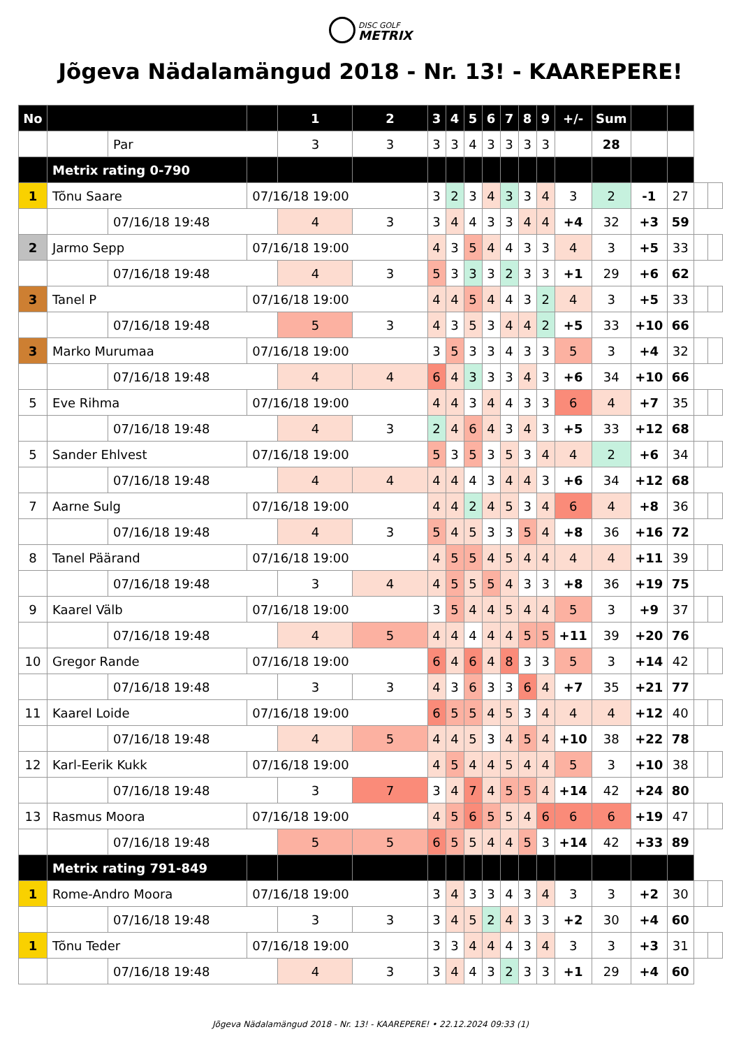DISC GOLF
METRIX
Jõgeva Nädalamängud 2018 - Nr. 13! - KAAREPERE!
| No | | | | 1 | 2 | 3 | 4 | 5 | 6 | 7 | 8 | 9 | +/- | Sum | | | | |
| | | Par | | 3 | 3 | 3 | 3 | 4 | 3 | 3 | 3 | 3 | | 28 | | | | |
| | Metrix rating 0-790 | | | | | | | | | | | | | | | | | |
| 1 | Tõnu Saare | | 07/16/18 19:00 | | | 3 | 2 | 3 | 4 | 3 | 3 | 4 | 3 | 2 | -1 | 27 | | |
| | | 07/16/18 19:48 | | 4 | 3 | 3 | 4 | 4 | 3 | 3 | 4 | 4 | +4 | 32 | +3 | 59 | | |
| 2 | Jarmo Sepp | | 07/16/18 19:00 | | | 4 | 3 | 5 | 4 | 4 | 3 | 3 | 4 | 3 | +5 | 33 | | |
| | | 07/16/18 19:48 | | 4 | 3 | 5 | 3 | 3 | 3 | 2 | 3 | 3 | +1 | 29 | +6 | 62 | | |
| 3 | Tanel P | | 07/16/18 19:00 | | | 4 | 4 | 5 | 4 | 4 | 3 | 2 | 4 | 3 | +5 | 33 | | |
| | | 07/16/18 19:48 | | 5 | 3 | 4 | 3 | 5 | 3 | 4 | 4 | 2 | +5 | 33 | +10 | 66 | | |
| 3 | Marko Murumaa | | 07/16/18 19:00 | | | 3 | 5 | 3 | 3 | 4 | 3 | 3 | 5 | 3 | +4 | 32 | | |
| | | 07/16/18 19:48 | | 4 | 4 | 6 | 4 | 3 | 3 | 3 | 4 | 3 | +6 | 34 | +10 | 66 | | |
| 5 | Eve Rihma | | 07/16/18 19:00 | | | 4 | 4 | 3 | 4 | 4 | 3 | 3 | 6 | 4 | +7 | 35 | | |
| | | 07/16/18 19:48 | | 4 | 3 | 2 | 4 | 6 | 4 | 3 | 4 | 3 | +5 | 33 | +12 | 68 | | |
| 5 | Sander Ehlvest | | 07/16/18 19:00 | | | 5 | 3 | 5 | 3 | 5 | 3 | 4 | 4 | 2 | +6 | 34 | | |
| | | 07/16/18 19:48 | | 4 | 4 | 4 | 4 | 4 | 3 | 4 | 4 | 3 | +6 | 34 | +12 | 68 | | |
| 7 | Aarne Sulg | | 07/16/18 19:00 | | | 4 | 4 | 2 | 4 | 5 | 3 | 4 | 6 | 4 | +8 | 36 | | |
| | | 07/16/18 19:48 | | 4 | 3 | 5 | 4 | 5 | 3 | 3 | 5 | 4 | +8 | 36 | +16 | 72 | | |
| 8 | Tanel Päärand | | 07/16/18 19:00 | | | 4 | 5 | 5 | 4 | 5 | 4 | 4 | 4 | 4 | +11 | 39 | | |
| | | 07/16/18 19:48 | | 3 | 4 | 4 | 5 | 5 | 5 | 4 | 3 | 3 | +8 | 36 | +19 | 75 | | |
| 9 | Kaarel Välb | | 07/16/18 19:00 | | | 3 | 5 | 4 | 4 | 5 | 4 | 4 | 5 | 3 | +9 | 37 | | |
| | | 07/16/18 19:48 | | 4 | 5 | 4 | 4 | 4 | 4 | 4 | 5 | 5 | +11 | 39 | +20 | 76 | | |
| 10 | Gregor Rande | | 07/16/18 19:00 | | | 6 | 4 | 6 | 4 | 8 | 3 | 3 | 5 | 3 | +14 | 42 | | |
| | | 07/16/18 19:48 | | 3 | 3 | 4 | 3 | 6 | 3 | 3 | 6 | 4 | +7 | 35 | +21 | 77 | | |
| 11 | Kaarel Loide | | 07/16/18 19:00 | | | 6 | 5 | 5 | 4 | 5 | 3 | 4 | 4 | 4 | +12 | 40 | | |
| | | 07/16/18 19:48 | | 4 | 5 | 4 | 4 | 5 | 3 | 4 | 5 | 4 | +10 | 38 | +22 | 78 | | |
| 12 | Karl-Eerik Kukk | | 07/16/18 19:00 | | | 4 | 5 | 4 | 4 | 5 | 4 | 4 | 5 | 3 | +10 | 38 | | |
| | | 07/16/18 19:48 | | 3 | 7 | 3 | 4 | 7 | 4 | 5 | 5 | 4 | +14 | 42 | +24 | 80 | | |
| 13 | Rasmus Moora | | 07/16/18 19:00 | | | 4 | 5 | 6 | 5 | 5 | 4 | 6 | 6 | 6 | +19 | 47 | | |
| | | 07/16/18 19:48 | | 5 | 5 | 6 | 5 | 5 | 4 | 4 | 5 | 3 | +14 | 42 | +33 | 89 | | |
| | Metrix rating 791-849 | | | | | | | | | | | | | | | | | |
| 1 | Rome-Andro Moora | | 07/16/18 19:00 | | | 3 | 4 | 3 | 3 | 4 | 3 | 4 | 3 | 3 | +2 | 30 | | |
| | | 07/16/18 19:48 | | 3 | 3 | 3 | 4 | 5 | 2 | 4 | 3 | 3 | +2 | 30 | +4 | 60 | | |
| 1 | Tõnu Teder | | 07/16/18 19:00 | | | 3 | 3 | 4 | 4 | 4 | 3 | 4 | 3 | 3 | +3 | 31 | | |
| | | 07/16/18 19:48 | | 4 | 3 | 3 | 4 | 4 | 3 | 2 | 3 | 3 | +1 | 29 | +4 | 60 | | |
Jõgeva Nädalamängud 2018 - Nr. 13! - KAAREPERE! • 22.12.2024 09:33 (1)